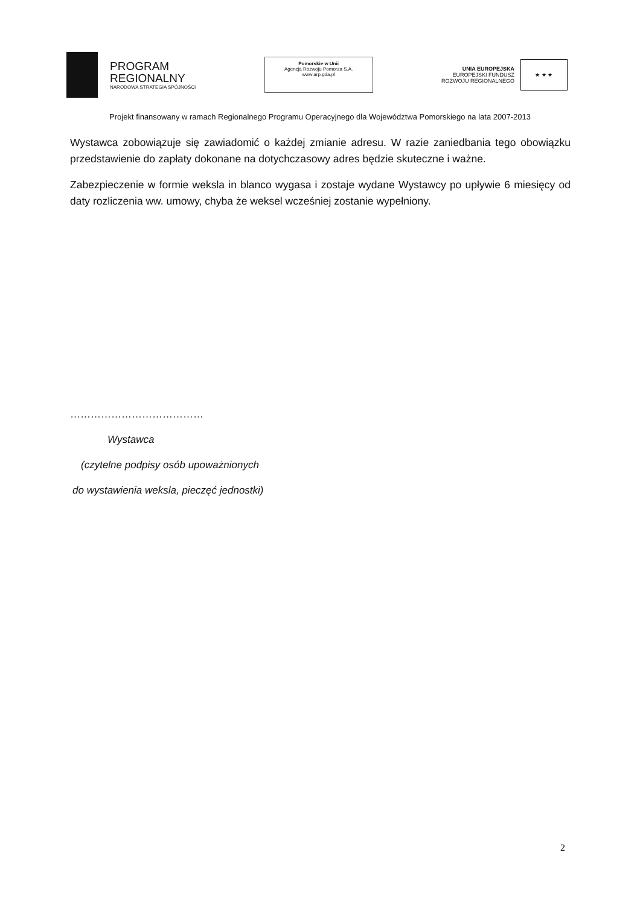PROGRAM
REGIONALNY
NARODOWA STRATEGIA SPÓJNOŚCI
Pomorskie w Unii
Agencja Rozwoju Pomorza S.A.
www.arp.gda.pl
UNIA EUROPEJSKA
EUROPEJSKI FUNDUSZ
ROZWOJU REGIONALNEGO
★ ★ ★
Projekt finansowany w ramach Regionalnego Programu Operacyjnego dla Województwa Pomorskiego na lata 2007-2013
Wystawca zobowiązuje się zawiadomić o każdej zmianie adresu. W razie zaniedbania tego obowiązku przedstawienie do zapłaty dokonane na dotychczasowy adres będzie skuteczne i ważne.
Zabezpieczenie w formie weksla in blanco wygasa i zostaje wydane Wystawcy po upływie 6 miesięcy od daty rozliczenia ww. umowy, chyba że weksel wcześniej zostanie wypełniony.
…………………………………
Wystawca
(czytelne podpisy osób upoważnionych
do wystawienia weksla, pieczęć jednostki)
2